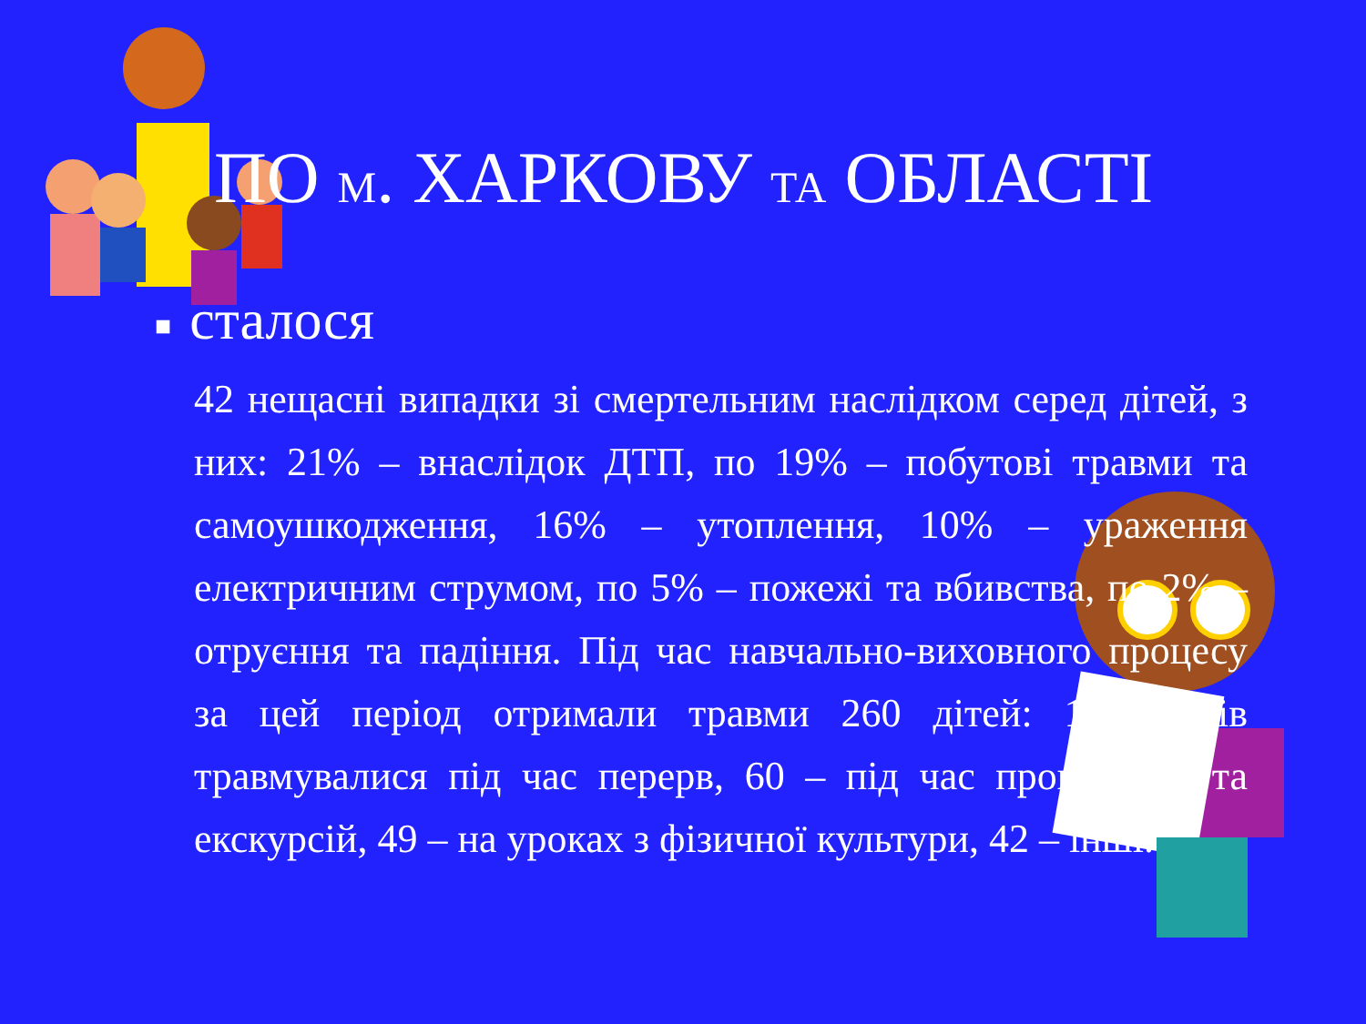ПО М. ХАРКОВУ ТА ОБЛАСТІ
■ сталося
42 нещасні випадки зі смертельним наслідком серед дітей, з них: 21% – внаслідок ДТП, по 19% – побутові травми та самоушкодження, 16% – утоплення, 10% – ураження електричним струмом, по 5% – пожежі та вбивства, по 2% – отруєння та падіння. Під час навчально-виховного процесу за цей період отримали травми 260 дітей: 109 учнів травмувалися під час перерв, 60 – під час прогулянок та екскурсій, 49 – на уроках з фізичної культури, 42 – інші.